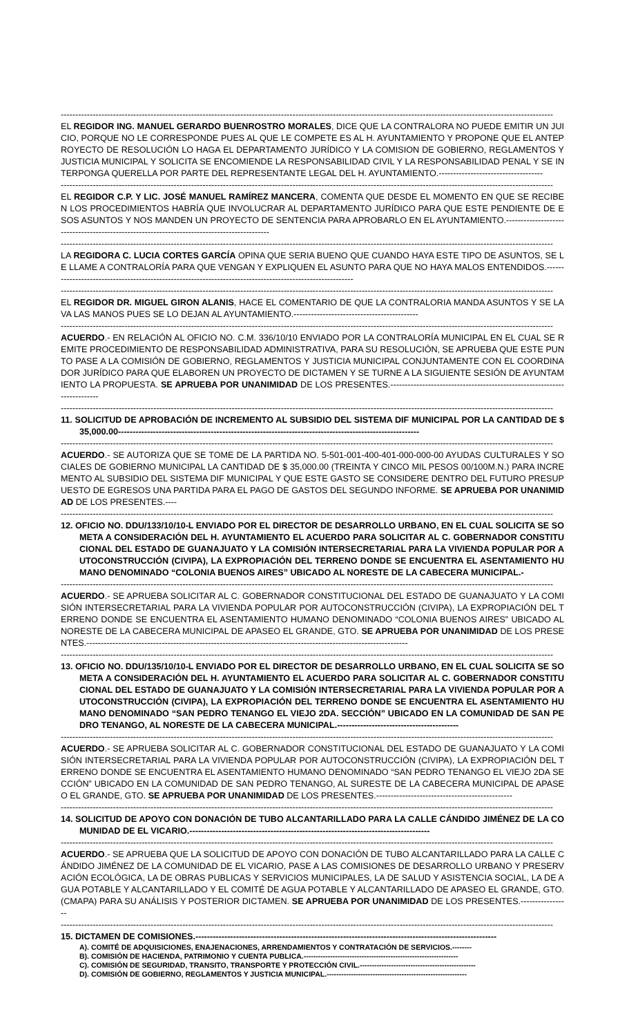--------------------------------------------------------------------------------------------------------------------------------------------------------------------------
EL REGIDOR ING. MANUEL GERARDO BUENROSTRO MORALES, DICE QUE LA CONTRALORA NO PUEDE EMITIR UN JUICIO, PORQUE NO LE CORRESPONDE PUES AL QUE LE COMPETE ES AL H. AYUNTAMIENTO Y PROPONE QUE EL ANTEPROYECTO DE RESOLUCIÓN LO HAGA EL DEPARTAMENTO JURÍDICO Y LA COMISION DE GOBIERNO, REGLAMENTOS Y JUSTICIA MUNICIPAL Y SOLICITA SE ENCOMIENDE LA RESPONSABILIDAD CIVIL Y LA RESPONSABILIDAD PENAL Y SE INTERPONGA QUERELLA POR PARTE DEL REPRESENTANTE LEGAL DEL H. AYUNTAMIENTO.------------------------------------
--------------------------------------------------------------------------------------------------------------------------------------------------------------------------
EL REGIDOR C.P. Y LIC. JOSÉ MANUEL RAMÍREZ MANCERA, COMENTA QUE DESDE EL MOMENTO EN QUE SE RECIBEN LOS PROCEDIMIENTOS HABRÍA QUE INVOLUCRAR AL DEPARTAMENTO JURÍDICO PARA QUE ESTE PENDIENTE DE ESOS ASUNTOS Y NOS MANDEN UN PROYECTO DE SENTENCIA PARA APROBARLO EN EL AYUNTAMIENTO.--------------------------------------------------------------------------------------------
--------------------------------------------------------------------------------------------------------------------------------------------------------------------------
LA REGIDORA C. LUCIA CORTES GARCÍA OPINA QUE SERIA BUENO QUE CUANDO HAYA ESTE TIPO DE ASUNTOS, SE LE LLAME A CONTRALORÍA PARA QUE VENGAN Y EXPLIQUEN EL ASUNTO PARA QUE NO HAYA MALOS ENTENDIDOS.-----------------------------------------------------------------------------------------------------------
--------------------------------------------------------------------------------------------------------------------------------------------------------------------------
EL REGIDOR DR. MIGUEL GIRON ALANIS, HACE EL COMENTARIO DE QUE LA CONTRALORIA MANDA ASUNTOS Y SE LAVA LAS MANOS PUES SE LO DEJAN AL AYUNTAMIENTO.-------------------------------------------
--------------------------------------------------------------------------------------------------------------------------------------------------------------------------
ACUERDO.- EN RELACIÓN AL OFICIO NO. C.M. 336/10/10 ENVIADO POR LA CONTRALORÍA MUNICIPAL EN EL CUAL SE REMITE PROCEDIMIENTO DE RESPONSABILIDAD ADMINISTRATIVA, PARA SU RESOLUCIÓN, SE APRUEBA QUE ESTE PUNTO PASE A LA COMISIÓN DE GOBIERNO, REGLAMENTOS Y JUSTICIA MUNICIPAL CONJUNTAMENTE CON EL COORDINADOR JURÍDICO PARA QUE ELABOREN UN PROYECTO DE DICTAMEN Y SE TURNE A LA SIGUIENTE SESIÓN DE AYUNTAMIENTO LA PROPUESTA. SE APRUEBA POR UNANIMIDAD DE LOS PRESENTES.-------------------------------------------------------------------------
--------------------------------------------------------------------------------------------------------------------------------------------------------------------------
11. SOLICITUD DE APROBACIÓN DE INCREMENTO AL SUBSIDIO DEL SISTEMA DIF MUNICIPAL POR LA CANTIDAD DE $ 35,000.00--------------------------------------------------------------------------------------------------------
--------------------------------------------------------------------------------------------------------------------------------------------------------------------------
ACUERDO.- SE AUTORIZA QUE SE TOME DE LA PARTIDA NO. 5-501-001-400-401-000-000-00 AYUDAS CULTURALES Y SOCIALES DE GOBIERNO MUNICIPAL LA CANTIDAD DE $ 35,000.00 (TREINTA Y CINCO MIL PESOS 00/100M.N.) PARA INCREMENTO AL SUBSIDIO DEL SISTEMA DIF MUNICIPAL Y QUE ESTE GASTO SE CONSIDERE DENTRO DEL FUTURO PRESUPUESTO DE EGRESOS UNA PARTIDA PARA EL PAGO DE GASTOS DEL SEGUNDO INFORME. SE APRUEBA POR UNANIMIDAD DE LOS PRESENTES.----
--------------------------------------------------------------------------------------------------------------------------------------------------------------------------
12. OFICIO NO. DDU/133/10/10-L ENVIADO POR EL DIRECTOR DE DESARROLLO URBANO, EN EL CUAL SOLICITA SE SOMETA A CONSIDERACIÓN DEL H. AYUNTAMIENTO EL ACUERDO PARA SOLICITAR AL C. GOBERNADOR CONSTITUCIONAL DEL ESTADO DE GUANAJUATO Y LA COMISIÓN INTERSECRETARIAL PARA LA VIVIENDA POPULAR POR AUTOCONSTRUCCIÓN (CIVIPA), LA EXPROPIACIÓN DEL TERRENO DONDE SE ENCUENTRA EL ASENTAMIENTO HUMANO DENOMINADO “COLONIA BUENOS AIRES” UBICADO AL NORESTE DE LA CABECERA MUNICIPAL.-
--------------------------------------------------------------------------------------------------------------------------------------------------------------------------
ACUERDO.- SE APRUEBA SOLICITAR AL C. GOBERNADOR CONSTITUCIONAL DEL ESTADO DE GUANAJUATO Y LA COMISIÓN INTERSECRETARIAL PARA LA VIVIENDA POPULAR POR AUTOCONSTRUCCIÓN (CIVIPA), LA EXPROPIACIÓN DEL TERRENO DONDE SE ENCUENTRA EL ASENTAMIENTO HUMANO DENOMINADO “COLONIA BUENOS AIRES” UBICADO AL NORESTE DE LA CABECERA MUNICIPAL DE APASEO EL GRANDE, GTO. SE APRUEBA POR UNANIMIDAD DE LOS PRESENTES.---------------------------------------------------------------------------------------------------------------
--------------------------------------------------------------------------------------------------------------------------------------------------------------------------
13. OFICIO NO. DDU/135/10/10-L ENVIADO POR EL DIRECTOR DE DESARROLLO URBANO, EN EL CUAL SOLICITA SE SOMETA A CONSIDERACIÓN DEL H. AYUNTAMIENTO EL ACUERDO PARA SOLICITAR AL C. GOBERNADOR CONSTITUCIONAL DEL ESTADO DE GUANAJUATO Y LA COMISIÓN INTERSECRETARIAL PARA LA VIVIENDA POPULAR POR AUTOCONSTRUCCIÓN (CIVIPA), LA EXPROPIACIÓN DEL TERRENO DONDE SE ENCUENTRA EL ASENTAMIENTO HUMANO DENOMINADO “SAN PEDRO TENANGO EL VIEJO 2DA. SECCIÓN” UBICADO EN LA COMUNIDAD DE SAN PEDRO TENANGO, AL NORESTE DE LA CABECERA MUNICIPAL.------------------------------------------
--------------------------------------------------------------------------------------------------------------------------------------------------------------------------
ACUERDO.- SE APRUEBA SOLICITAR AL C. GOBERNADOR CONSTITUCIONAL DEL ESTADO DE GUANAJUATO Y LA COMISIÓN INTERSECRETARIAL PARA LA VIVIENDA POPULAR POR AUTOCONSTRUCCIÓN (CIVIPA), LA EXPROPIACIÓN DEL TERRENO DONDE SE ENCUENTRA EL ASENTAMIENTO HUMANO DENOMINADO “SAN PEDRO TENANGO EL VIEJO 2DA SECCIÓN” UBICADO EN LA COMUNIDAD DE SAN PEDRO TENANGO, AL SURESTE DE LA CABECERA MUNICIPAL DE APASEO EL GRANDE, GTO. SE APRUEBA POR UNANIMIDAD DE LOS PRESENTES.-----------------------------------------------
--------------------------------------------------------------------------------------------------------------------------------------------------------------------------
14. SOLICITUD DE APOYO CON DONACIÓN DE TUBO ALCANTARILLADO PARA LA CALLE CÁNDIDO JIMÉNEZ DE LA COMUNIDAD DE EL VICARIO.-----------------------------------------------------------------------------------
--------------------------------------------------------------------------------------------------------------------------------------------------------------------------
ACUERDO.- SE APRUEBA QUE LA SOLICITUD DE APOYO CON DONACIÓN DE TUBO ALCANTARILLADO PARA LA CALLE CÁNDIDO JIMÉNEZ DE LA COMUNIDAD DE EL VICARIO, PASE A LAS COMISIONES DE DESARROLLO URBANO Y PRESERVACIÓN ECOLÓGICA, LA DE OBRAS PUBLICAS Y SERVICIOS MUNICIPALES, LA DE SALUD Y ASISTENCIA SOCIAL, LA DE AGUA POTABLE Y ALCANTARILLADO Y EL COMITÉ DE AGUA POTABLE Y ALCANTARILLADO DE APASEO EL GRANDE, GTO. (CMAPA) PARA SU ANÁLISIS Y POSTERIOR DICTAMEN. SE APRUEBA POR UNANIMIDAD DE LOS PRESENTES.-----------------
--------------------------------------------------------------------------------------------------------------------------------------------------------------------------
15. DICTAMEN DE COMISIONES.--------------------------------------------------------------------------------------------------------
A). COMITÉ DE ADQUISICIONES, ENAJENACIONES, ARRENDAMIENTOS Y CONTRATACIÓN DE SERVICIOS.--------
B). COMISIÓN DE HACIENDA, PATRIMONIO Y CUENTA PUBLICA.----------------------------------------------------------------
C). COMISIÓN DE SEGURIDAD, TRANSITO, TRANSPORTE Y PROTECCIÓN CIVIL.------------------------------------------------
D). COMISIÓN DE GOBIERNO, REGLAMENTOS Y JUSTICIA MUNICIPAL.----------------------------------------------------------